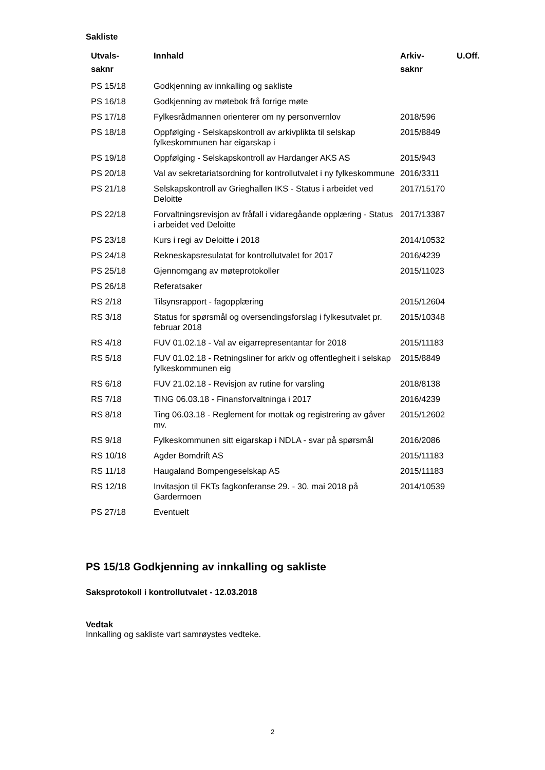Sakliste
| Utvals- saknr | Innhald | Arkiv- saknr | U.Off. |
| --- | --- | --- | --- |
| PS 15/18 | Godkjenning av innkalling og sakliste | | |
| PS 16/18 | Godkjenning av møtebok frå forrige møte | | |
| PS 17/18 | Fylkesrådmannen orienterer om ny personvernlov | 2018/596 | |
| PS 18/18 | Oppfølging - Selskapskontroll av arkivplikta til selskap fylkeskommunen har eigarskap i | 2015/8849 | |
| PS 19/18 | Oppfølging - Selskapskontroll av Hardanger AKS AS | 2015/943 | |
| PS 20/18 | Val av sekretariatsordning for kontrollutvalet i ny fylkeskommune | 2016/3311 | |
| PS 21/18 | Selskapskontroll av Grieghallen IKS - Status i arbeidet ved Deloitte | 2017/15170 | |
| PS 22/18 | Forvaltningsrevisjon av fråfall i vidaregåande opplæring - Status i arbeidet ved Deloitte | 2017/13387 | |
| PS 23/18 | Kurs i regi av Deloitte i 2018 | 2014/10532 | |
| PS 24/18 | Rekneskapsresulatat for kontrollutvalet for 2017 | 2016/4239 | |
| PS 25/18 | Gjennomgang av møteprotokoller | 2015/11023 | |
| PS 26/18 | Referatsaker | | |
| RS 2/18 | Tilsynsrapport - fagopplæring | 2015/12604 | |
| RS 3/18 | Status for spørsmål og oversendingsforslag i fylkesutvalet pr. februar 2018 | 2015/10348 | |
| RS 4/18 | FUV 01.02.18 - Val av eigarrepresentantar for 2018 | 2015/11183 | |
| RS 5/18 | FUV 01.02.18 - Retningsliner for arkiv og offentlegheit i selskap fylkeskommunen eig | 2015/8849 | |
| RS 6/18 | FUV 21.02.18 - Revisjon av rutine for varsling | 2018/8138 | |
| RS 7/18 | TING 06.03.18 - Finansforvaltninga i 2017 | 2016/4239 | |
| RS 8/18 | Ting 06.03.18 - Reglement for mottak og registrering av gåver mv. | 2015/12602 | |
| RS 9/18 | Fylkeskommunen sitt eigarskap i NDLA - svar på spørsmål | 2016/2086 | |
| RS 10/18 | Agder Bomdrift AS | 2015/11183 | |
| RS 11/18 | Haugaland Bompengeselskap AS | 2015/11183 | |
| RS 12/18 | Invitasjon til FKTs fagkonferanse 29. - 30. mai 2018 på Gardermoen | 2014/10539 | |
| PS 27/18 | Eventuelt | | |
PS 15/18 Godkjenning av innkalling og sakliste
Saksprotokoll i kontrollutvalet - 12.03.2018
Vedtak
Innkalling og sakliste vart samrøystes vedteke.
2